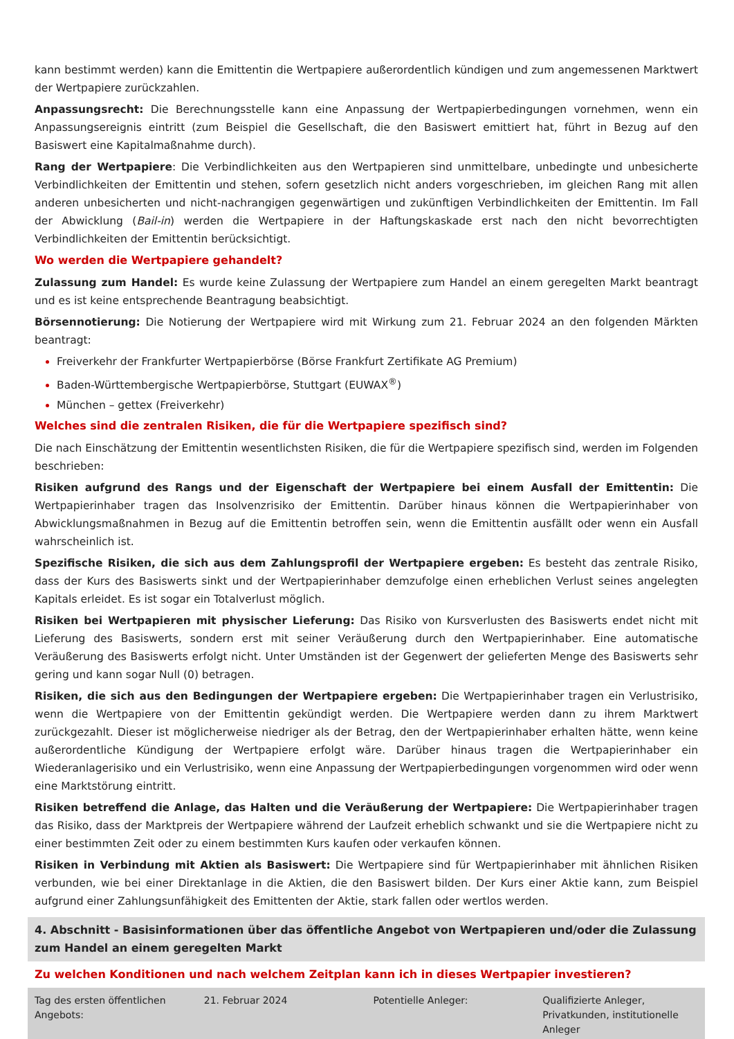kann bestimmt werden) kann die Emittentin die Wertpapiere außerordentlich kündigen und zum angemessenen Marktwert der Wertpapiere zurückzahlen.
Anpassungsrecht: Die Berechnungsstelle kann eine Anpassung der Wertpapierbedingungen vornehmen, wenn ein Anpassungsereignis eintritt (zum Beispiel die Gesellschaft, die den Basiswert emittiert hat, führt in Bezug auf den Basiswert eine Kapitalmaßnahme durch).
Rang der Wertpapiere: Die Verbindlichkeiten aus den Wertpapieren sind unmittelbare, unbedingte und unbesicherte Verbindlichkeiten der Emittentin und stehen, sofern gesetzlich nicht anders vorgeschrieben, im gleichen Rang mit allen anderen unbesicherten und nicht-nachrangigen gegenwärtigen und zukünftigen Verbindlichkeiten der Emittentin. Im Fall der Abwicklung (Bail-in) werden die Wertpapiere in der Haftungskaskade erst nach den nicht bevorrechtigten Verbindlichkeiten der Emittentin berücksichtigt.
Wo werden die Wertpapiere gehandelt?
Zulassung zum Handel: Es wurde keine Zulassung der Wertpapiere zum Handel an einem geregelten Markt beantragt und es ist keine entsprechende Beantragung beabsichtigt.
Börsennotierung: Die Notierung der Wertpapiere wird mit Wirkung zum 21. Februar 2024 an den folgenden Märkten beantragt:
Freiverkehr der Frankfurter Wertpapierbörse (Börse Frankfurt Zertifikate AG Premium)
Baden-Württembergische Wertpapierbörse, Stuttgart (EUWAX<sup>®</sup>)
München – gettex (Freiverkehr)
Welches sind die zentralen Risiken, die für die Wertpapiere spezifisch sind?
Die nach Einschätzung der Emittentin wesentlichsten Risiken, die für die Wertpapiere spezifisch sind, werden im Folgenden beschrieben:
Risiken aufgrund des Rangs und der Eigenschaft der Wertpapiere bei einem Ausfall der Emittentin: Die Wertpapierinhaber tragen das Insolvenzrisiko der Emittentin. Darüber hinaus können die Wertpapierinhaber von Abwicklungsmaßnahmen in Bezug auf die Emittentin betroffen sein, wenn die Emittentin ausfällt oder wenn ein Ausfall wahrscheinlich ist.
Spezifische Risiken, die sich aus dem Zahlungsprofil der Wertpapiere ergeben: Es besteht das zentrale Risiko, dass der Kurs des Basiswerts sinkt und der Wertpapierinhaber demzufolge einen erheblichen Verlust seines angelegten Kapitals erleidet. Es ist sogar ein Totalverlust möglich.
Risiken bei Wertpapieren mit physischer Lieferung: Das Risiko von Kursverlusten des Basiswerts endet nicht mit Lieferung des Basiswerts, sondern erst mit seiner Veräußerung durch den Wertpapierinhaber. Eine automatische Veräußerung des Basiswerts erfolgt nicht. Unter Umständen ist der Gegenwert der gelieferten Menge des Basiswerts sehr gering und kann sogar Null (0) betragen.
Risiken, die sich aus den Bedingungen der Wertpapiere ergeben: Die Wertpapierinhaber tragen ein Verlustrisiko, wenn die Wertpapiere von der Emittentin gekündigt werden. Die Wertpapiere werden dann zu ihrem Marktwert zurückgezahlt. Dieser ist möglicherweise niedriger als der Betrag, den der Wertpapierinhaber erhalten hätte, wenn keine außerordentliche Kündigung der Wertpapiere erfolgt wäre. Darüber hinaus tragen die Wertpapierinhaber ein Wiederanlagerisiko und ein Verlustrisiko, wenn eine Anpassung der Wertpapierbedingungen vorgenommen wird oder wenn eine Marktstörung eintritt.
Risiken betreffend die Anlage, das Halten und die Veräußerung der Wertpapiere: Die Wertpapierinhaber tragen das Risiko, dass der Marktpreis der Wertpapiere während der Laufzeit erheblich schwankt und sie die Wertpapiere nicht zu einer bestimmten Zeit oder zu einem bestimmten Kurs kaufen oder verkaufen können.
Risiken in Verbindung mit Aktien als Basiswert: Die Wertpapiere sind für Wertpapierinhaber mit ähnlichen Risiken verbunden, wie bei einer Direktanlage in die Aktien, die den Basiswert bilden. Der Kurs einer Aktie kann, zum Beispiel aufgrund einer Zahlungsunfähigkeit des Emittenten der Aktie, stark fallen oder wertlos werden.
4. Abschnitt - Basisinformationen über das öffentliche Angebot von Wertpapieren und/oder die Zulassung zum Handel an einem geregelten Markt
Zu welchen Konditionen und nach welchem Zeitplan kann ich in dieses Wertpapier investieren?
| Tag des ersten öffentlichen Angebots: | 21. Februar 2024 | Potentielle Anleger: | Qualifizierte Anleger, Privatkunden, institutionelle Anleger |